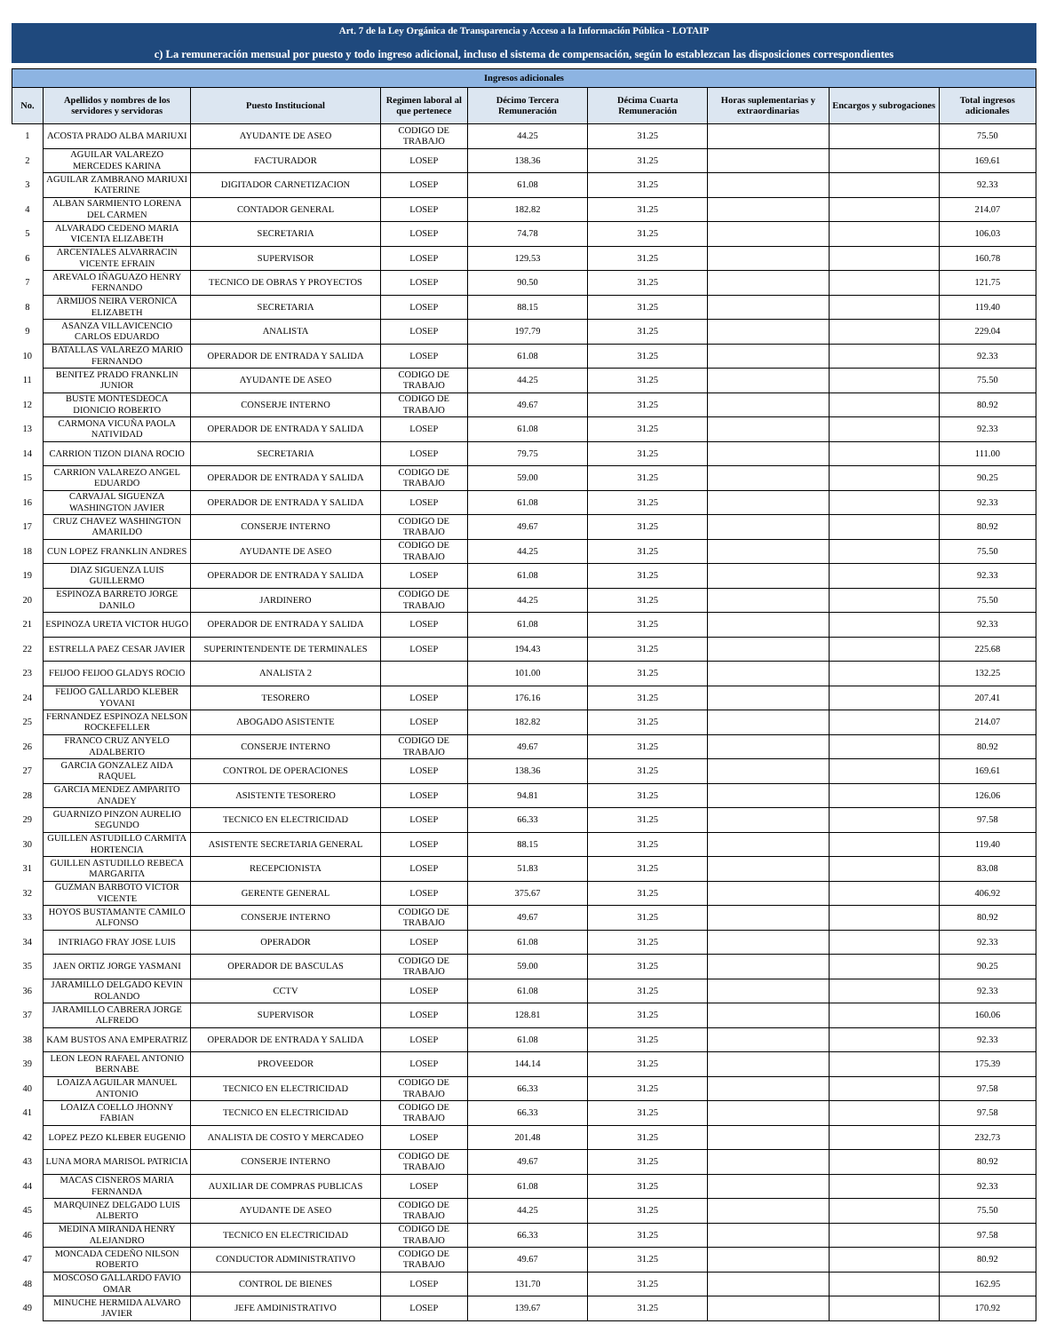Art. 7 de la Ley Orgánica de Transparencia y Acceso a la Información Pública - LOTAIP
c) La remuneración mensual por puesto y todo ingreso adicional, incluso el sistema de compensación, según lo establezcan las disposiciones correspondientes
| Ingresos adicionales | | | | | | | | |
| --- | --- | --- | --- | --- | --- | --- | --- | --- |
| No. | Apellidos y nombres de los servidores y servidoras | Puesto Institucional | Regimen laboral al que pertenece | Décimo Tercera Remuneración | Décima Cuarta Remuneración | Horas suplementarias y extraordinarias | Encargos y subrogaciones | Total ingresos adicionales |
| 1 | ACOSTA PRADO ALBA MARIUXI | AYUDANTE DE ASEO | CODIGO DE TRABAJO | 44.25 | 31.25 | | | 75.50 |
| 2 | AGUILAR VALAREZO MERCEDES KARINA | FACTURADOR | LOSEP | 138.36 | 31.25 | | | 169.61 |
| 3 | AGUILAR ZAMBRANO MARIUXI KATERINE | DIGITADOR CARNETIZACION | LOSEP | 61.08 | 31.25 | | | 92.33 |
| 4 | ALBAN SARMIENTO LORENA DEL CARMEN | CONTADOR GENERAL | LOSEP | 182.82 | 31.25 | | | 214.07 |
| 5 | ALVARADO CEDENO MARIA VICENTA ELIZABETH | SECRETARIA | LOSEP | 74.78 | 31.25 | | | 106.03 |
| 6 | ARCENTALES ALVARRACIN VICENTE EFRAIN | SUPERVISOR | LOSEP | 129.53 | 31.25 | | | 160.78 |
| 7 | AREVALO IÑAGUAZO HENRY FERNANDO | TECNICO DE OBRAS Y PROYECTOS | LOSEP | 90.50 | 31.25 | | | 121.75 |
| 8 | ARMIJOS NEIRA VERONICA ELIZABETH | SECRETARIA | LOSEP | 88.15 | 31.25 | | | 119.40 |
| 9 | ASANZA VILLAVICENCIO CARLOS EDUARDO | ANALISTA | LOSEP | 197.79 | 31.25 | | | 229.04 |
| 10 | BATALLAS VALAREZO MARIO FERNANDO | OPERADOR DE ENTRADA Y SALIDA | LOSEP | 61.08 | 31.25 | | | 92.33 |
| 11 | BENITEZ PRADO FRANKLIN JUNIOR | AYUDANTE DE ASEO | CODIGO DE TRABAJO | 44.25 | 31.25 | | | 75.50 |
| 12 | BUSTE MONTESDEOCA DIONICIO ROBERTO | CONSERJE INTERNO | CODIGO DE TRABAJO | 49.67 | 31.25 | | | 80.92 |
| 13 | CARMONA VICUÑA PAOLA NATIVIDAD | OPERADOR DE ENTRADA Y SALIDA | LOSEP | 61.08 | 31.25 | | | 92.33 |
| 14 | CARRION TIZON DIANA ROCIO | SECRETARIA | LOSEP | 79.75 | 31.25 | | | 111.00 |
| 15 | CARRION VALAREZO ANGEL EDUARDO | OPERADOR DE ENTRADA Y SALIDA | CODIGO DE TRABAJO | 59.00 | 31.25 | | | 90.25 |
| 16 | CARVAJAL SIGUENZA WASHINGTON JAVIER | OPERADOR DE ENTRADA Y SALIDA | LOSEP | 61.08 | 31.25 | | | 92.33 |
| 17 | CRUZ CHAVEZ WASHINGTON AMARILDO | CONSERJE INTERNO | CODIGO DE TRABAJO | 49.67 | 31.25 | | | 80.92 |
| 18 | CUN LOPEZ FRANKLIN ANDRES | AYUDANTE DE ASEO | CODIGO DE TRABAJO | 44.25 | 31.25 | | | 75.50 |
| 19 | DIAZ SIGUENZA LUIS GUILLERMO | OPERADOR DE ENTRADA Y SALIDA | LOSEP | 61.08 | 31.25 | | | 92.33 |
| 20 | ESPINOZA BARRETO JORGE DANILO | JARDINERO | CODIGO DE TRABAJO | 44.25 | 31.25 | | | 75.50 |
| 21 | ESPINOZA URETA VICTOR HUGO | OPERADOR DE ENTRADA Y SALIDA | LOSEP | 61.08 | 31.25 | | | 92.33 |
| 22 | ESTRELLA PAEZ CESAR JAVIER | SUPERINTENDENTE DE TERMINALES | LOSEP | 194.43 | 31.25 | | | 225.68 |
| 23 | FEIJOO FEIJOO GLADYS ROCIO | ANALISTA 2 | | 101.00 | 31.25 | | | 132.25 |
| 24 | FEIJOO GALLARDO KLEBER YOVANI | TESORERO | LOSEP | 176.16 | 31.25 | | | 207.41 |
| 25 | FERNANDEZ ESPINOZA NELSON ROCKEFELLER | ABOGADO ASISTENTE | LOSEP | 182.82 | 31.25 | | | 214.07 |
| 26 | FRANCO CRUZ ANYELO ADALBERTO | CONSERJE INTERNO | CODIGO DE TRABAJO | 49.67 | 31.25 | | | 80.92 |
| 27 | GARCIA GONZALEZ AIDA RAQUEL | CONTROL DE OPERACIONES | LOSEP | 138.36 | 31.25 | | | 169.61 |
| 28 | GARCIA MENDEZ AMPARITO ANADEY | ASISTENTE TESORERO | LOSEP | 94.81 | 31.25 | | | 126.06 |
| 29 | GUARNIZO PINZON AURELIO SEGUNDO | TECNICO EN ELECTRICIDAD | LOSEP | 66.33 | 31.25 | | | 97.58 |
| 30 | GUILLEN ASTUDILLO CARMITA HORTENCIA | ASISTENTE SECRETARIA GENERAL | LOSEP | 88.15 | 31.25 | | | 119.40 |
| 31 | GUILLEN ASTUDILLO REBECA MARGARITA | RECEPCIONISTA | LOSEP | 51.83 | 31.25 | | | 83.08 |
| 32 | GUZMAN BARBOTO VICTOR VICENTE | GERENTE GENERAL | LOSEP | 375.67 | 31.25 | | | 406.92 |
| 33 | HOYOS BUSTAMANTE CAMILO ALFONSO | CONSERJE INTERNO | CODIGO DE TRABAJO | 49.67 | 31.25 | | | 80.92 |
| 34 | INTRIAGO FRAY JOSE LUIS | OPERADOR | LOSEP | 61.08 | 31.25 | | | 92.33 |
| 35 | JAEN ORTIZ JORGE YASMANI | OPERADOR DE BASCULAS | CODIGO DE TRABAJO | 59.00 | 31.25 | | | 90.25 |
| 36 | JARAMILLO DELGADO KEVIN ROLANDO | CCTV | LOSEP | 61.08 | 31.25 | | | 92.33 |
| 37 | JARAMILLO CABRERA JORGE ALFREDO | SUPERVISOR | LOSEP | 128.81 | 31.25 | | | 160.06 |
| 38 | KAM BUSTOS ANA EMPERATRIZ | OPERADOR DE ENTRADA Y SALIDA | LOSEP | 61.08 | 31.25 | | | 92.33 |
| 39 | LEON LEON RAFAEL ANTONIO BERNABE | PROVEEDOR | LOSEP | 144.14 | 31.25 | | | 175.39 |
| 40 | LOAIZA AGUILAR MANUEL ANTONIO | TECNICO EN ELECTRICIDAD | CODIGO DE TRABAJO | 66.33 | 31.25 | | | 97.58 |
| 41 | LOAIZA COELLO JHONNY FABIAN | TECNICO EN ELECTRICIDAD | CODIGO DE TRABAJO | 66.33 | 31.25 | | | 97.58 |
| 42 | LOPEZ PEZO KLEBER EUGENIO | ANALISTA DE COSTO Y MERCADEO | LOSEP | 201.48 | 31.25 | | | 232.73 |
| 43 | LUNA MORA MARISOL PATRICIA | CONSERJE INTERNO | CODIGO DE TRABAJO | 49.67 | 31.25 | | | 80.92 |
| 44 | MACAS CISNEROS MARIA FERNANDA | AUXILIAR DE COMPRAS PUBLICAS | LOSEP | 61.08 | 31.25 | | | 92.33 |
| 45 | MARQUINEZ DELGADO LUIS ALBERTO | AYUDANTE DE ASEO | CODIGO DE TRABAJO | 44.25 | 31.25 | | | 75.50 |
| 46 | MEDINA MIRANDA HENRY ALEJANDRO | TECNICO EN ELECTRICIDAD | CODIGO DE TRABAJO | 66.33 | 31.25 | | | 97.58 |
| 47 | MONCADA CEDEÑO NILSON ROBERTO | CONDUCTOR ADMINISTRATIVO | CODIGO DE TRABAJO | 49.67 | 31.25 | | | 80.92 |
| 48 | MOSCOSO GALLARDO FAVIO OMAR | CONTROL DE BIENES | LOSEP | 131.70 | 31.25 | | | 162.95 |
| 49 | MINUCHE HERMIDA ALVARO JAVIER | JEFE AMDINISTRATIVO | LOSEP | 139.67 | 31.25 | | | 170.92 |